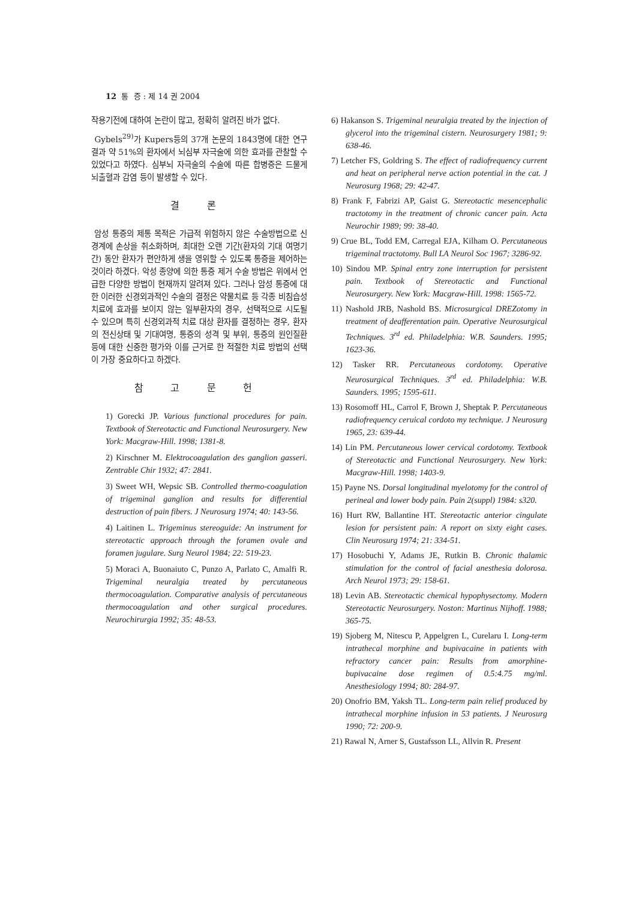12 통 증 : 제 14 권 2004
작용기전에 대하여 논란이 많고, 정확히 알려진 바가 없다.
Gybels<sup>29)</sup>가 Kupers등의 37개 논문의 1843명에 대한 연구결과 약 51%의 환자에서 뇌심부 자극술에 의한 효과를 관찰할 수 있었다고 하였다. 심부뇌 자극술의 수술에 따른 합병증은 드물게 뇌출혈과 감염 등이 발생할 수 있다.
결 론
암성 통증의 제통 목적은 가급적 위험하지 않은 수술방법으로 신경계에 손상을 취소화하며, 최대한 오랜 기간(환자의 기대 여명기간) 동안 환자가 편안하게 생을 영위할 수 있도록 통증을 제어하는 것이라 하겠다. 악성 종양에 의한 통증 제거 수술 방법은 위에서 언급한 다양한 방법이 현재까지 알려져 있다. 그러나 암성 통증에 대한 이러한 신경외과적인 수술의 결정은 약물치료 등 각종 비침습성 치료에 효과를 보이지 않는 일부환자의 경우, 선택적으로 시도될 수 있으며 특히 신경외과적 치료 대상 환자를 결정하는 경우, 환자의 전신상태 및 기대여명, 통증의 성격 및 부위, 통증의 원인질환 등에 대한 신중한 평가와 이를 근거로 한 적절한 치료 방법의 선택이 가장 중요하다고 하겠다.
참 고 문 헌
1) Gorecki JP. Various functional procedures for pain. Textbook of Stereotactic and Functional Neurosurgery. New York: Macgraw-Hill. 1998; 1381-8.
2) Kirschner M. Elektrocoagulation des ganglion gasseri. Zentrable Chir 1932; 47: 2841.
3) Sweet WH, Wepsic SB. Controlled thermo-coagulation of trigeminal ganglion and results for differential destruction of pain fibers. J Neurosurg 1974; 40: 143-56.
4) Laitinen L. Trigeminus stereoguide: An instrument for stereotactic approach through the foramen ovale and foramen jugulare. Surg Neurol 1984; 22: 519-23.
5) Moraci A, Buonaiuto C, Punzo A, Parlato C, Amalfi R. Trigeminal neuralgia treated by percutaneous thermocoagulation. Comparative analysis of percutaneous thermocoagulation and other surgical procedures. Neurochirurgia 1992; 35: 48-53.
6) Hakanson S. Trigeminal neuralgia treated by the injection of glycerol into the trigeminal cistern. Neurosurgery 1981; 9: 638-46.
7) Letcher FS, Goldring S. The effect of radiofrequency current and heat on peripheral nerve action potential in the cat. J Neurosurg 1968; 29: 42-47.
8) Frank F, Fabrizi AP, Gaist G. Stereotactic mesencephalic tractotomy in the treatment of chronic cancer pain. Acta Neurochir 1989; 99: 38-40.
9) Crue BL, Todd EM, Carregal EJA, Kilham O. Percutaneous trigeminal tractotomy. Bull LA Neurol Soc 1967; 3286-92.
10) Sindou MP. Spinal entry zone interruption for persistent pain. Textbook of Stereotactic and Functional Neurosurgery. New York: Macgraw-Hill. 1998: 1565-72.
11) Nashold JRB, Nashold BS. Microsurgical DREZotomy in treatment of deafferentation pain. Operative Neurosurgical Techniques. 3<sup>rd</sup> ed. Philadelphia: W.B. Saunders. 1995; 1623-36.
12) Tasker RR. Percutaneous cordotomy. Operative Neurosurgical Techniques. 3<sup>rd</sup> ed. Philadelphia: W.B. Saunders. 1995; 1595-611.
13) Rosomoff HL, Carrol F, Brown J, Sheptak P. Percutaneous radiofrequency ceruical cordoto my technique. J Neurosurg 1965, 23: 639-44.
14) Lin PM. Percutaneous lower cervical cordotomy. Textbook of Stereotactic and Functional Neurosurgery. New York: Macgraw-Hill. 1998; 1403-9.
15) Payne NS. Dorsal longitudinal myelotomy for the control of perineal and lower body pain. Pain 2(suppl) 1984: s320.
16) Hurt RW, Ballantine HT. Stereotactic anterior cingulate lesion for persistent pain: A report on sixty eight cases. Clin Neurosurg 1974; 21: 334-51.
17) Hosobuchi Y, Adams JE, Rutkin B. Chronic thalamic stimulation for the control of facial anesthesia dolorosa. Arch Neurol 1973; 29: 158-61.
18) Levin AB. Stereotactic chemical hypophysectomy. Modern Stereotactic Neurosurgery. Noston: Martinus Nijhoff. 1988; 365-75.
19) Sjoberg M, Nitescu P, Appelgren L, Curelaru I. Long-term intrathecal morphine and bupivacaine in patients with refractory cancer pain: Results from amorphine-bupivacaine dose regimen of 0.5:4.75 mg/ml. Anesthesiology 1994; 80: 284-97.
20) Onofrio BM, Yaksh TL. Long-term pain relief produced by intrathecal morphine infusion in 53 patients. J Neurosurg 1990; 72: 200-9.
21) Rawal N, Arner S, Gustafsson LL, Allvin R. Present